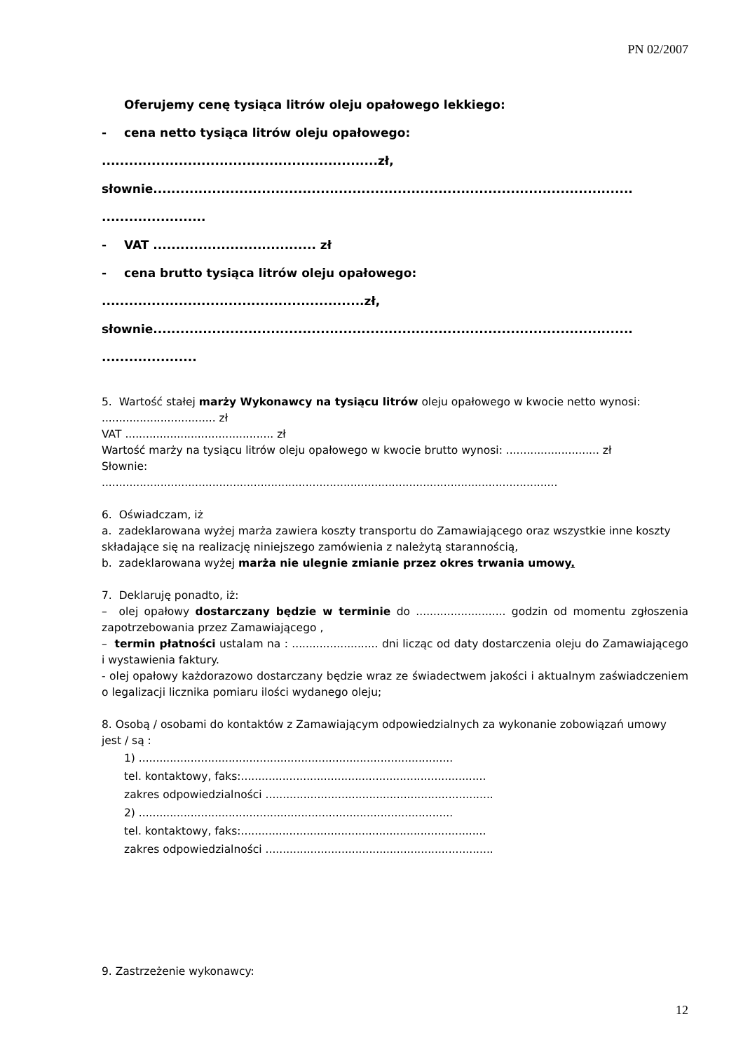PN 02/2007
Oferujemy cenę tysiąca litrów oleju opałowego lekkiego:
- cena netto tysiąca litrów oleju opałowego:
.............................................................zł,
słownie..........................................................................................................
.......................
- VAT .................................... zł
- cena brutto tysiąca litrów oleju opałowego:
..........................................................zł,
słownie..........................................................................................................
.....................
5. Wartość stałej marży Wykonawcy na tysiącu litrów oleju opałowego w kwocie netto wynosi: ................................. zł
VAT ........................................... zł
Wartość marży na tysiącu litrów oleju opałowego w kwocie brutto wynosi: ........................... zł
Słownie:
....................................................................................................................................
6. Oświadczam, iż
a. zadeklarowana wyżej marża zawiera koszty transportu do Zamawiającego oraz wszystkie inne koszty składające się na realizację niniejszego zamówienia z należytą starannością,
b. zadeklarowana wyżej marża nie ulegnie zmianie przez okres trwania umowy.
7. Deklaruję ponadto, iż:
– olej opałowy dostarczany będzie w terminie do .......................... godzin od momentu zgłoszenia zapotrzebowania przez Zamawiającego ,
– termin płatności ustalam na : ......................... dni licząc od daty dostarczenia oleju do Zamawiającego i wystawienia faktury.
- olej opałowy każdorazowo dostarczany będzie wraz ze świadectwem jakości i aktualnym zaświadczeniem o legalizacji licznika pomiaru ilości wydanego oleju;
8. Osobą / osobami do kontaktów z Zamawiającym odpowiedzialnych za wykonanie zobowiązań umowy jest / są :
1) ...........................................................................................
tel. kontaktowy, faks:.......................................................................
zakres odpowiedzialności ..................................................................
2) ...........................................................................................
tel. kontaktowy, faks:.......................................................................
zakres odpowiedzialności ..................................................................
9. Zastrzeżenie wykonawcy:
12